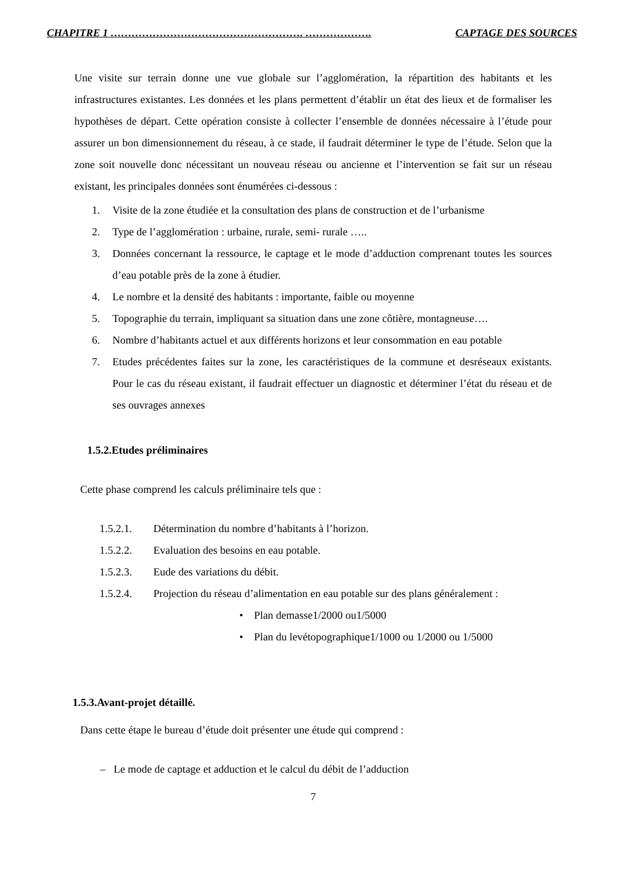CHAPITRE 1 ………………………………………………. ………………. CAPTAGE DES SOURCES
Une visite sur terrain donne une vue globale sur l’agglomération, la répartition des habitants et les infrastructures existantes. Les données et les plans permettent d’établir un état des lieux et de formaliser les hypothèses de départ. Cette opération consiste à collecter l’ensemble de données nécessaire à l’étude pour assurer un bon dimensionnement du réseau, à ce stade, il faudrait déterminer le type de l’étude. Selon que la zone soit nouvelle donc nécessitant un nouveau réseau ou ancienne et l’intervention se fait sur un réseau existant, les principales données sont énumérées ci-dessous :
1. Visite de la zone étudiée et la consultation des plans de construction et de l’urbanisme
2. Type de l’agglomération : urbaine, rurale, semi- rurale …..
3. Données concernant la ressource, le captage et le mode d’adduction comprenant toutes les sources d’eau potable près de la zone à étudier.
4. Le nombre et la densité des habitants : importante, faible ou moyenne
5. Topographie du terrain, impliquant sa situation dans une zone côtière, montagneuse….
6. Nombre d’habitants actuel et aux différents horizons et leur consommation en eau potable
7. Etudes précédentes faites sur la zone, les caractéristiques de la commune et desréseaux existants. Pour le cas du réseau existant, il faudrait effectuer un diagnostic et déterminer l’état du réseau et de ses ouvrages annexes
1.5.2.Etudes préliminaires
Cette phase comprend les calculs préliminaire tels que :
1.5.2.1. Détermination du nombre d’habitants à l’horizon.
1.5.2.2. Evaluation des besoins en eau potable.
1.5.2.3. Eude des variations du débit.
1.5.2.4. Projection du réseau d’alimentation en eau potable sur des plans généralement :
• Plan demasse1/2000 ou1/5000
• Plan du levétopographique1/1000 ou 1/2000 ou 1/5000
1.5.3.Avant-projet détaillé.
Dans cette étape le bureau d’étude doit présenter une étude qui comprend :
– Le mode de captage et adduction et le calcul du débit de l’adduction
7